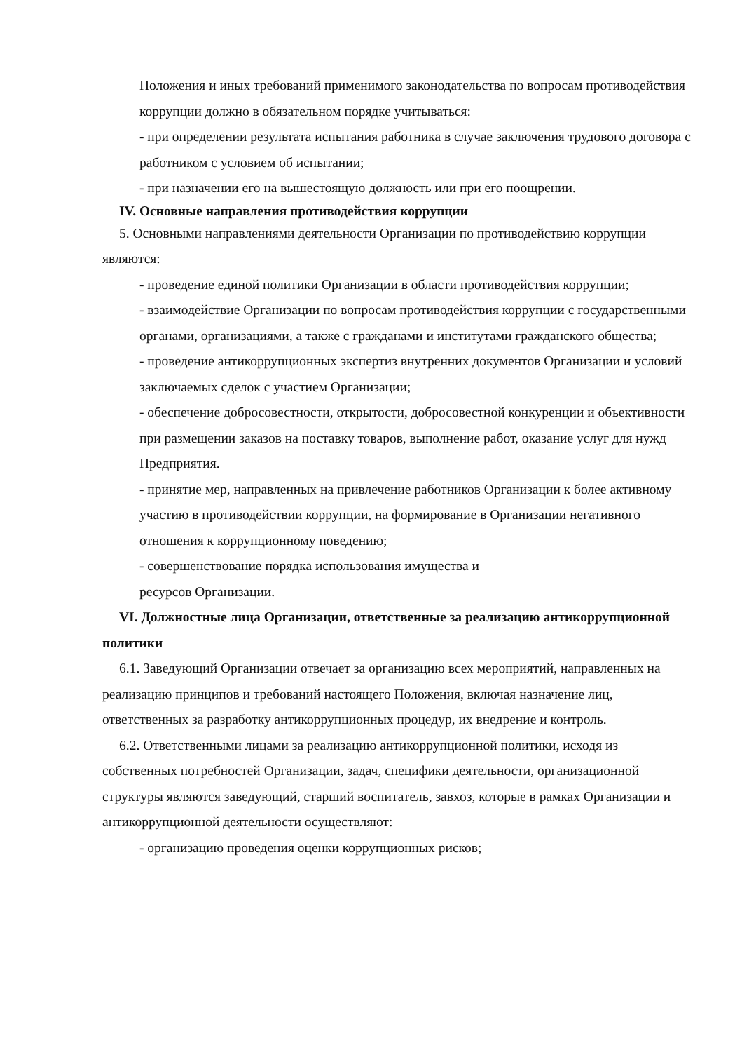Положения и иных требований применимого законодательства по вопросам противодействия коррупции должно в обязательном порядке учитываться:
- при определении результата испытания работника в случае заключения трудового договора с работником с условием об испытании;
- при назначении его на вышестоящую должность или при его поощрении.
IV. Основные направления противодействия коррупции
5. Основными направлениями деятельности Организации по противодействию коррупции являются:
- проведение единой политики Организации в области противодействия коррупции;
- взаимодействие Организации по вопросам противодействия коррупции с государственными органами, организациями, а также с гражданами и институтами гражданского общества;
- проведение антикоррупционных экспертиз внутренних документов Организации и условий заключаемых сделок с участием Организации;
- обеспечение добросовестности, открытости, добросовестной конкуренции и объективности при размещении заказов на поставку товаров, выполнение работ, оказание услуг для нужд Предприятия.
- принятие мер, направленных на привлечение работников Организации к более активному участию в противодействии коррупции, на формирование в Организации негативного отношения к коррупционному поведению;
- совершенствование порядка использования имущества и
ресурсов Организации.
VI. Должностные лица Организации, ответственные за реализацию антикоррупционной политики
6.1. Заведующий Организации отвечает за организацию всех мероприятий, направленных на реализацию принципов и требований настоящего Положения, включая назначение лиц, ответственных за разработку антикоррупционных процедур, их внедрение и контроль.
6.2. Ответственными лицами за реализацию антикоррупционной политики, исходя из собственных потребностей Организации, задач, специфики деятельности, организационной структуры являются заведующий, старший воспитатель, завхоз, которые в рамках Организации и антикоррупционной деятельности осуществляют:
- организацию проведения оценки коррупционных рисков;